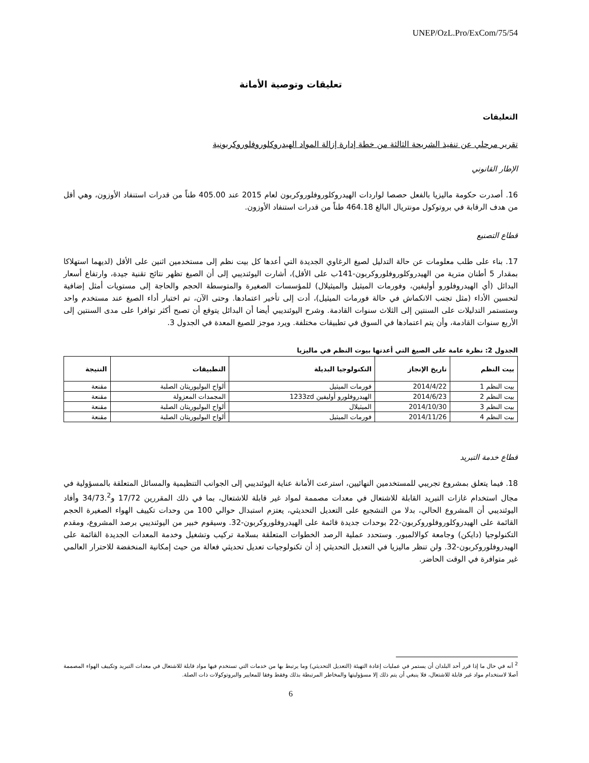UNEP/OzL.Pro/ExCom/75/54
تعليقات وتوصية الأمانة
التعليقات
تقرير مرحلي عن تنفيذ الشريحة الثالثة من خطة إدارة إزالة المواد الهيدروكلوروفلوروكربونية
الإطار القانوني
16. أصدرت حكومة ماليزيا بالفعل حصصا لواردات الهيدروكلوروفلوروكربون لعام 2015 عند 405.00 طناً من قدرات استنفاد الأوزون، وهي أقل من هدف الرقابة في بروتوكول مونتريال البالغ 464.18 طناً من قدرات استنفاد الأوزون.
قطاع التصنيع
17. بناء على طلب معلومات عن حالة التدليل لصيغ الرغاوي الجديدة التي أعدها كل بيت نظم إلى مستخدمين اثنين على الأقل (لديهما استهلاكا بمقدار 5 أطنان مترية من الهيدروكلوروفلوروكربون-141ب على الأقل)، أشارت اليوئنديبي إلى أن الصيغ تظهر نتائج تقنية جيدة، وارتفاع أسعار البدائل (أي الهيدروفلورو أوليفين، وفورمات الميثيل والميثيلال) للمؤسسات الصغيرة والمتوسطة الحجم والحاجة إلى مستويات أمثل إضافية لتحسين الأداء (مثل تجنب الانكماش في حالة فورمات الميثيل)، أدت إلى تأخير اعتمادها. وحتى الآن، تم اختبار أداء الصيغ عند مستخدم واحد وستستمر التدليلات على السنتين إلى الثلاث سنوات القادمة. وشرح اليوئنديبي أيضا أن البدائل يتوقع أن تصبح أكثر توافرا على مدى السنتين إلى الأربع سنوات القادمة، وأن يتم اعتمادها في السوق في تطبيقات مختلفة. ويرد موجز للصيغ المعدة في الجدول 3.
الجدول 2: نظرة عامة على الصيغ التي أعدتها بيوت النظم في ماليزيا
| بيت النظم | تاريخ الإنجاز | التكنولوجيا البديلة | التطبيقات | النتيجة |
| --- | --- | --- | --- | --- |
| بيت النظم 1 | 2014/4/22 | فورمات الميثيل | ألواح البوليوريثان الصلبة | مقنعة |
| بيت النظم 2 | 2014/6/23 | الهيدروفلورو أوليفين 1233zd | المجمدات المعزولة | مقنعة |
| بيت النظم 3 | 2014/10/30 | الميثيلال | ألواح البوليوريثان الصلبة | مقنعة |
| بيت النظم 4 | 2014/11/26 | فورمات الميثيل | ألواح البوليوريثان الصلبة | مقنعة |
قطاع خدمة التبريد
18. فيما يتعلق بمشروع تجريبي للمستخدمين النهائيين، استرعت الأمانة عناية اليوئنديبي إلى الجوانب التنظيمية والمسائل المتعلقة بالمسؤولية في مجال استخدام غازات التبريد القابلة للاشتعال في معدات مصممة لمواد غير قابلة للاشتعال، بما في ذلك المقررين 17/72 و34/73.<sup>2</sup> وأفاد اليوئنديبي أن المشروع الحالي، بدلا من التشجيع على التعديل التحديثي، يعتزم استبدال حوالي 100 من وحدات تكييف الهواء الصغيرة الحجم القائمة على الهيدروكلوروفلوروكربون-22 بوحدات جديدة قائمة على الهيدروفلوروكربون-32. وسيقوم خبير من اليوئنديبي برصد المشروع، ومقدم التكنولوجيا (دايكن) وجامعة كوالالمبور. وستحدد عملية الرصد الخطوات المتعلقة بسلامة تركيب وتشغيل وخدمة المعدات الجديدة القائمة على الهيدروفلوروكربون-32. ولن تنظر ماليزيا في التعديل التحديثي إذ أن تكنولوجيات تعديل تحديثي فعالة من حيث إمكانية المنخفضة للاحترار العالمي غير متوافرة في الوقت الحاضر.
<sup>2</sup> أنه في حال ما إذا قرر أحد البلدان أن يستمر في عمليات إعادة التهيئة (التعديل التحديثي) وما يرتبط بها من خدمات التي تستخدم فيها مواد قابلة للاشتعال في معدات التبريد وتكييف الهواء المصممة أصلا لاستخدام مواد غير قابلة للاشتعال، فلا ينبغي أن يتم ذلك إلا مسؤوليتها والمخاطر المرتبطة بذلك وفقط وفقا للمعايير والبروتوكولات ذات الصلة.
6